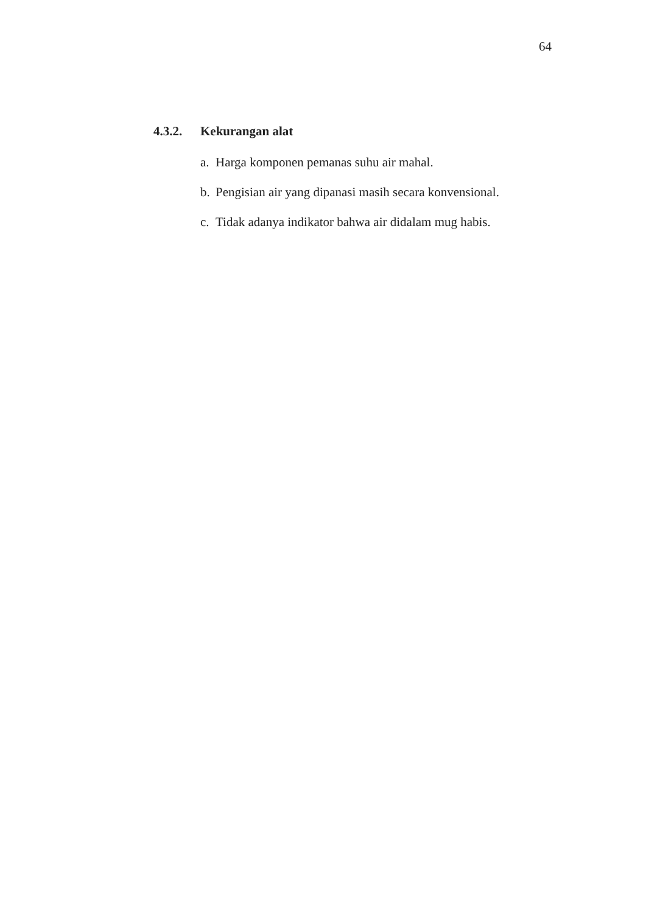64
4.3.2. Kekurangan alat
a. Harga komponen pemanas suhu air mahal.
b. Pengisian air yang dipanasi masih secara konvensional.
c. Tidak adanya indikator bahwa air didalam mug habis.